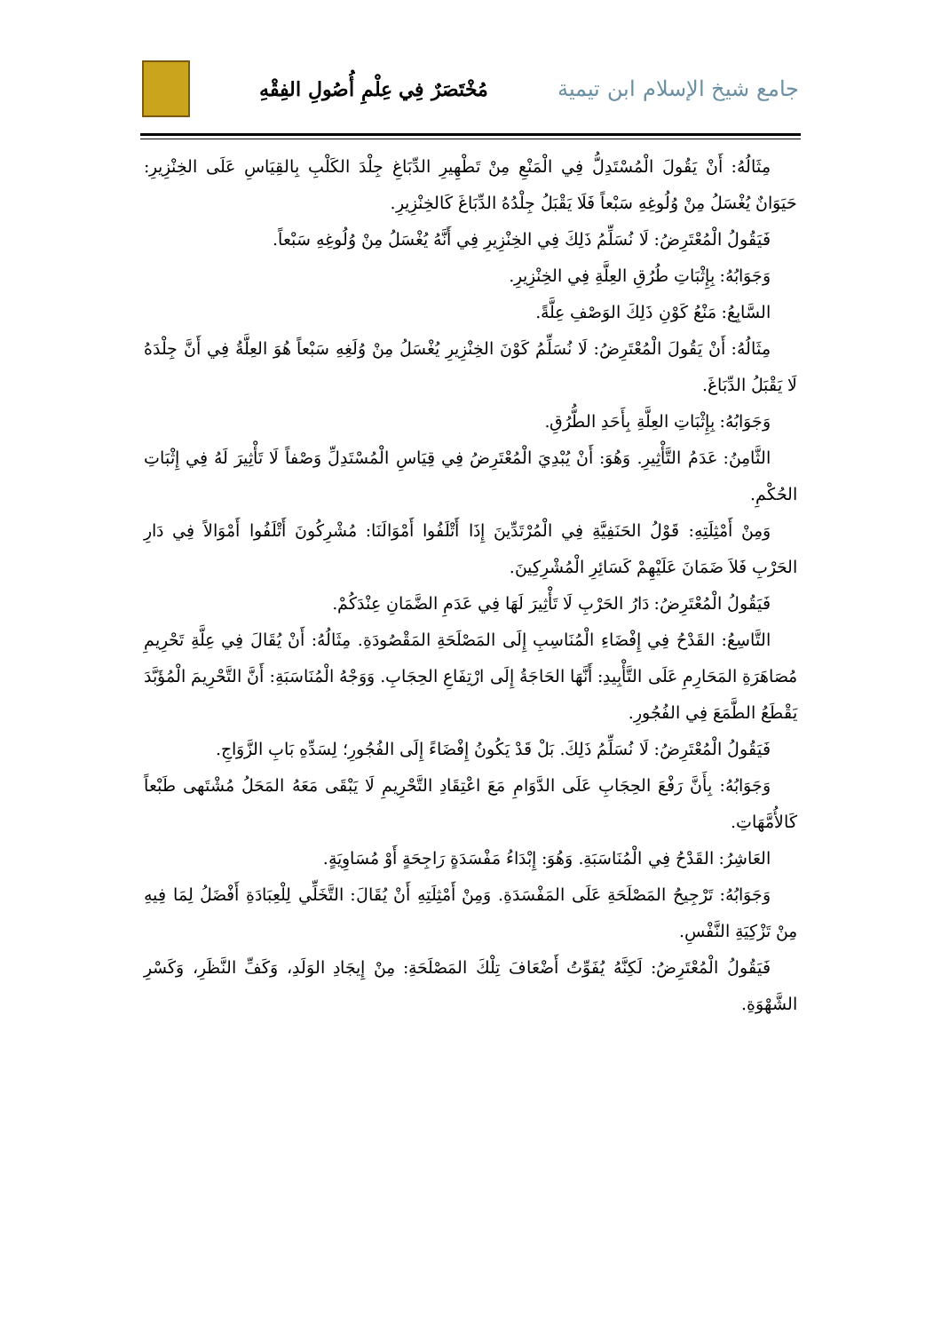جامع شيخ الإسلام ابن تيمية
مُخْتَصَرٌ فِي عِلْمِ أُصُولِ الفِقْهِ
مِثَالُهُ: أَنْ يَقُولَ الْمُسْتَدِلُّ فِي الْمَنْعِ مِنْ تَطْهِيرِ الدِّبَاغِ جِلْدَ الكَلْبِ بِالقِيَاسِ عَلَى الخِنْزِيرِ: حَيَوَانٌ يُغْسَلُ مِنْ وُلُوغِهِ سَبْعاً فَلَا يَقْبَلُ جِلْدُهُ الدِّبَاغَ كَالخِنْزِيرِ.
فَيَقُولُ الْمُعْتَرِضُ: لَا نُسَلِّمُ ذَلِكَ فِي الخِنْزِيرِ فِي أَنَّهُ يُغْسَلُ مِنْ وُلُوغِهِ سَبْعاً.
وَجَوَابُهُ: بِإِثْبَاتِ طُرُقِ العِلَّةِ فِي الخِنْزِيرِ.
السَّابِعُ: مَنْعُ كَوْنِ ذَلِكَ الوَصْفِ عِلَّةً.
مِثَالُهُ: أَنْ يَقُولَ الْمُعْتَرِضُ: لَا نُسَلِّمُ كَوْنَ الخِنْزِيرِ يُغْسَلُ مِنْ وُلَغِهِ سَبْعاً هُوَ العِلَّةُ فِي أَنَّ جِلْدَهُ لَا يَقْبَلُ الدِّبَاغَ.
وَجَوَابُهُ: بِإِثْبَاتِ العِلَّةِ بِأَحَدِ الطُّرُقِ.
الثَّامِنُ: عَدَمُ التَّأْثِيرِ. وَهُوَ: أَنْ يُبْدِيَ الْمُعْتَرِضُ فِي قِيَاسِ الْمُسْتَدِلِّ وَصْفاً لَا تَأْثِيرَ لَهُ فِي إِثْبَاتِ الحُكْمِ.
وَمِنْ أَمْثِلَتِهِ: قَوْلُ الحَنَفِيَّةِ فِي الْمُرْتَدِّينَ إِذَا أَتْلَفُوا أَمْوَالَنَا: مُشْرِكُونَ أَتْلَفُوا أَمْوَالاً فِي دَارِ الحَرْبِ فَلاَ ضَمَانَ عَلَيْهِمْ كَسَائِرِ الْمُشْرِكِينَ.
فَيَقُولُ الْمُعْتَرِضُ: دَارُ الحَرْبِ لَا تَأْثِيرَ لَهَا فِي عَدَمِ الضَّمَانِ عِنْدَكُمْ.
التَّاسِعُ: القَدْحُ فِي إِفْضَاءِ الْمُنَاسِبِ إِلَى المَصْلَحَةِ المَقْصُودَةِ. مِثَالُهُ: أَنْ يُقَالَ فِي عِلَّةِ تَحْرِيمِ مُصَاهَرَةِ المَحَارِمِ عَلَى التَّأْبِيدِ: أَنَّهَا الحَاجَةُ إِلَى ارْتِفَاعِ الحِجَابِ. وَوَجْهُ الْمُنَاسَبَةِ: أَنَّ التَّحْرِيمَ الْمُؤَبَّدَ يَقْطَعُ الطَّمَعَ فِي الفُجُورِ.
فَيَقُولُ الْمُعْتَرِضُ: لَا نُسَلِّمُ ذَلِكَ. بَلْ قَدْ يَكُونُ إِفْضَاءً إِلَى الفُجُورِ؛ لِسَدِّهِ بَابِ الزَّوَاجِ.
وَجَوَابُهُ: بِأَنَّ رَفْعَ الحِجَابِ عَلَى الدَّوَامِ مَعَ اعْتِقَادِ التَّحْرِيمِ لَا يَبْقَى مَعَهُ المَحَلُ مُشْتَهى طَبْعاً كَالأُمَّهَاتِ.
العَاشِرُ: القَدْحُ فِي الْمُنَاسَبَةِ. وَهُوَ: إِبْدَاءُ مَفْسَدَةٍ رَاجِحَةٍ أَوْ مُسَاوِيَةٍ.
وَجَوَابُهُ: تَرْجِيحُ المَصْلَحَةِ عَلَى المَفْسَدَةِ. وَمِنْ أَمْثِلَتِهِ أَنْ يُقَالَ: التَّخَلِّي لِلْعِبَادَةِ أَفْضَلُ لِمَا فِيهِ مِنْ تَزْكِيَةِ النَّفْسِ.
فَيَقُولُ الْمُعْتَرِضُ: لَكِنَّهُ يُفَوِّتُ أَضْعَافَ تِلْكَ المَصْلَحَةِ: مِنْ إِيجَادِ الوَلَدِ، وَكَفِّ النَّظَرِ، وَكَسْرِ الشَّهْوَةِ.